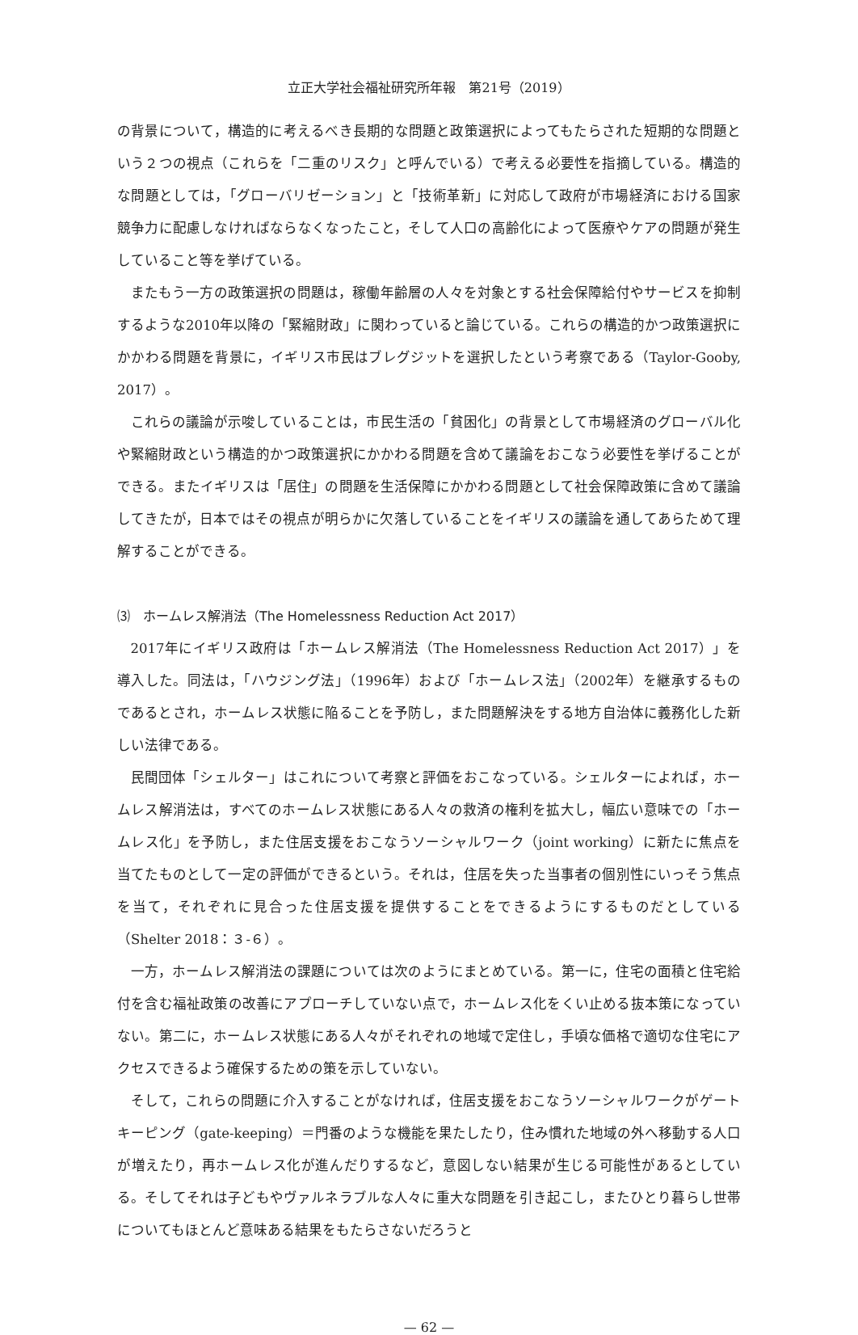立正大学社会福祉研究所年報　第21号（2019）
の背景について，構造的に考えるべき長期的な問題と政策選択によってもたらされた短期的な問題という２つの視点（これらを「二重のリスク」と呼んでいる）で考える必要性を指摘している。構造的な問題としては，「グローバリゼーション」と「技術革新」に対応して政府が市場経済における国家競争力に配慮しなければならなくなったこと，そして人口の高齢化によって医療やケアの問題が発生していること等を挙げている。
またもう一方の政策選択の問題は，稼働年齢層の人々を対象とする社会保障給付やサービスを抑制するような2010年以降の「緊縮財政」に関わっていると論じている。これらの構造的かつ政策選択にかかわる問題を背景に，イギリス市民はブレグジットを選択したという考察である（Taylor-Gooby, 2017）。
これらの議論が示唆していることは，市民生活の「貧困化」の背景として市場経済のグローバル化や緊縮財政という構造的かつ政策選択にかかわる問題を含めて議論をおこなう必要性を挙げることができる。またイギリスは「居住」の問題を生活保障にかかわる問題として社会保障政策に含めて議論してきたが，日本ではその視点が明らかに欠落していることをイギリスの議論を通してあらためて理解することができる。
⑶　ホームレス解消法（The Homelessness Reduction Act 2017）
2017年にイギリス政府は「ホームレス解消法（The Homelessness Reduction Act 2017）」を導入した。同法は，「ハウジング法」（1996年）および「ホームレス法」（2002年）を継承するものであるとされ，ホームレス状態に陥ることを予防し，また問題解決をする地方自治体に義務化した新しい法律である。
民間団体「シェルター」はこれについて考察と評価をおこなっている。シェルターによれば，ホームレス解消法は，すべてのホームレス状態にある人々の救済の権利を拡大し，幅広い意味での「ホームレス化」を予防し，また住居支援をおこなうソーシャルワーク（joint working）に新たに焦点を当てたものとして一定の評価ができるという。それは，住居を失った当事者の個別性にいっそう焦点を当て，それぞれに見合った住居支援を提供することをできるようにするものだとしている（Shelter 2018：３-６）。
一方，ホームレス解消法の課題については次のようにまとめている。第一に，住宅の面積と住宅給付を含む福祉政策の改善にアプローチしていない点で，ホームレス化をくい止める抜本策になっていない。第二に，ホームレス状態にある人々がそれぞれの地域で定住し，手頃な価格で適切な住宅にアクセスできるよう確保するための策を示していない。
そして，これらの問題に介入することがなければ，住居支援をおこなうソーシャルワークがゲートキーピング（gate-keeping）＝門番のような機能を果たしたり，住み慣れた地域の外へ移動する人口が増えたり，再ホームレス化が進んだりするなど，意図しない結果が生じる可能性があるとしている。そしてそれは子どもやヴァルネラブルな人々に重大な問題を引き起こし，またひとり暮らし世帯についてもほとんど意味ある結果をもたらさないだろうと
— 62 —